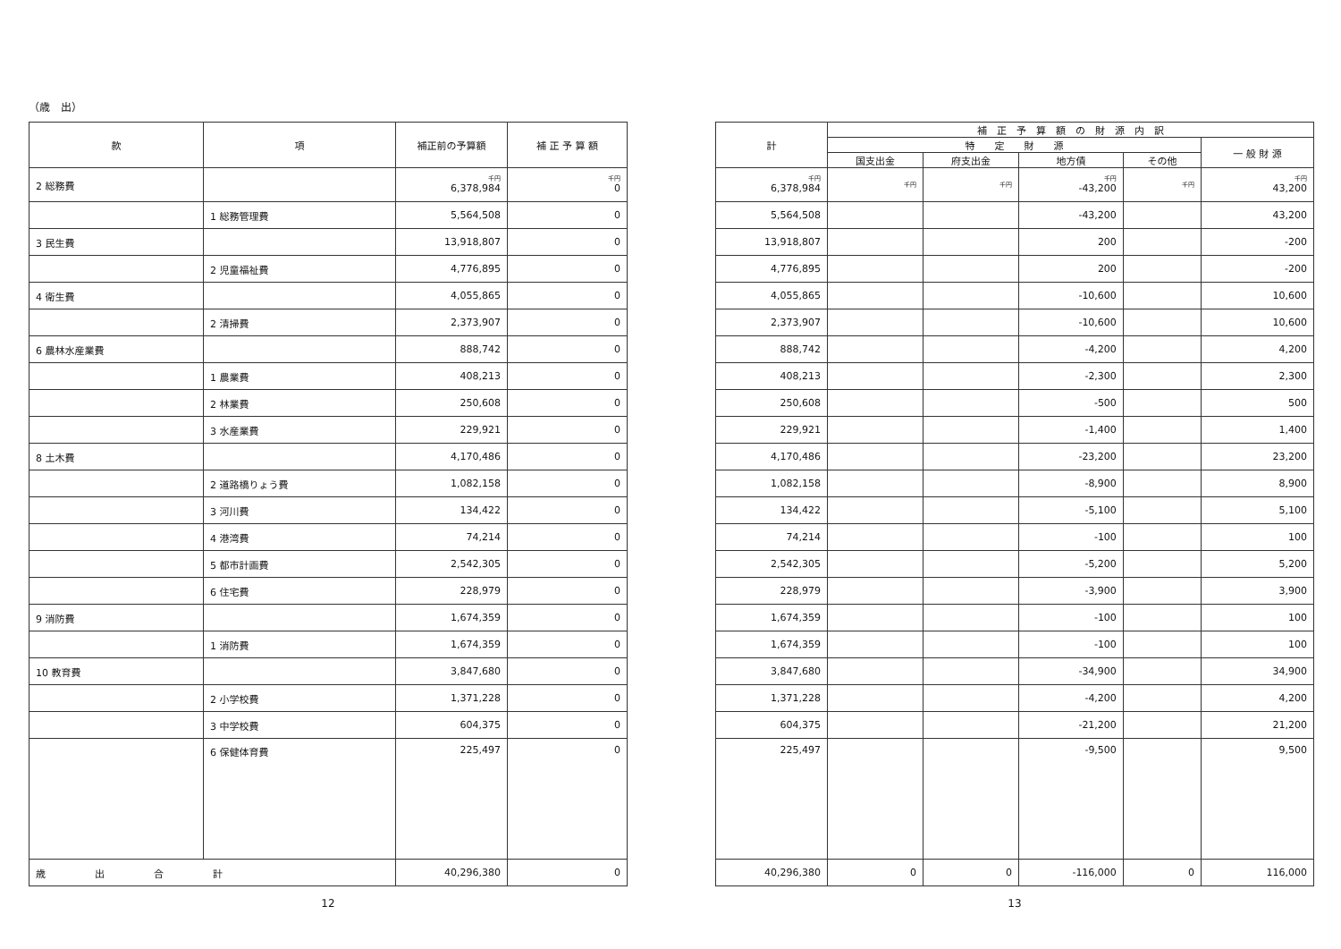（歳　出）
| 款 | 項 | 補正前の予算額 | 補 正 予 算 額 |
| --- | --- | --- | --- |
| 2 総務費 | | 千円 6,378,984 | 千円 0 |
| | 1 総務管理費 | 5,564,508 | 0 |
| 3 民生費 | | 13,918,807 | 0 |
| | 2 児童福祉費 | 4,776,895 | 0 |
| 4 衛生費 | | 4,055,865 | 0 |
| | 2 清掃費 | 2,373,907 | 0 |
| 6 農林水産業費 | | 888,742 | 0 |
| | 1 農業費 | 408,213 | 0 |
| | 2 林業費 | 250,608 | 0 |
| | 3 水産業費 | 229,921 | 0 |
| 8 土木費 | | 4,170,486 | 0 |
| | 2 道路橋りょう費 | 1,082,158 | 0 |
| | 3 河川費 | 134,422 | 0 |
| | 4 港湾費 | 74,214 | 0 |
| | 5 都市計画費 | 2,542,305 | 0 |
| | 6 住宅費 | 228,979 | 0 |
| 9 消防費 | | 1,674,359 | 0 |
| | 1 消防費 | 1,674,359 | 0 |
| 10 教育費 | | 3,847,680 | 0 |
| | 2 小学校費 | 1,371,228 | 0 |
| | 3 中学校費 | 604,375 | 0 |
| | 6 保健体育費 | 225,497 | 0 |
| 歳 出 合 計 | | 40,296,380 | 0 |
12
| 計 | 補 正 予 算 額 の 財 源 内 訳 | | | | |
| --- | --- | --- | --- | --- | --- |
| | 特 定 財 源 | | | | 一 般 財 源 |
| | 国支出金 | 府支出金 | 地方債 | その他 | |
| 千円 6,378,984 | 千円 | 千円 | 千円 -43,200 | 千円 | 千円 43,200 |
| 5,564,508 | | | -43,200 | | 43,200 |
| 13,918,807 | | | 200 | | -200 |
| 4,776,895 | | | 200 | | -200 |
| 4,055,865 | | | -10,600 | | 10,600 |
| 2,373,907 | | | -10,600 | | 10,600 |
| 888,742 | | | -4,200 | | 4,200 |
| 408,213 | | | -2,300 | | 2,300 |
| 250,608 | | | -500 | | 500 |
| 229,921 | | | -1,400 | | 1,400 |
| 4,170,486 | | | -23,200 | | 23,200 |
| 1,082,158 | | | -8,900 | | 8,900 |
| 134,422 | | | -5,100 | | 5,100 |
| 74,214 | | | -100 | | 100 |
| 2,542,305 | | | -5,200 | | 5,200 |
| 228,979 | | | -3,900 | | 3,900 |
| 1,674,359 | | | -100 | | 100 |
| 1,674,359 | | | -100 | | 100 |
| 3,847,680 | | | -34,900 | | 34,900 |
| 1,371,228 | | | -4,200 | | 4,200 |
| 604,375 | | | -21,200 | | 21,200 |
| 225,497 | | | -9,500 | | 9,500 |
| 40,296,380 | 0 | 0 | -116,000 | 0 | 116,000 |
13